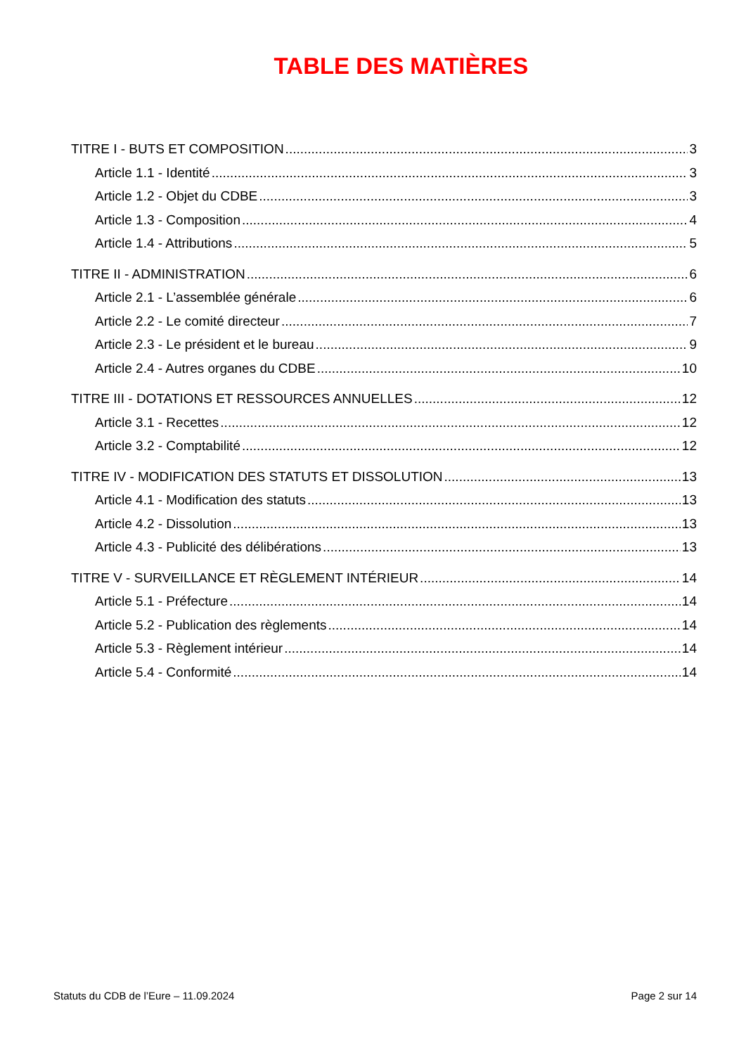TABLE DES MATIÈRES
TITRE I - BUTS ET COMPOSITION 3
Article 1.1 - Identité 3
Article 1.2 - Objet du CDBE 3
Article 1.3 - Composition 4
Article 1.4 - Attributions 5
TITRE II - ADMINISTRATION 6
Article 2.1 - L’assemblée générale 6
Article 2.2 - Le comité directeur 7
Article 2.3 - Le président et le bureau 9
Article 2.4 - Autres organes du CDBE 10
TITRE III - DOTATIONS ET RESSOURCES ANNUELLES 12
Article 3.1 - Recettes 12
Article 3.2 - Comptabilité 12
TITRE IV - MODIFICATION DES STATUTS ET DISSOLUTION 13
Article 4.1 - Modification des statuts 13
Article 4.2 - Dissolution 13
Article 4.3 - Publicité des délibérations 13
TITRE V - SURVEILLANCE ET RÈGLEMENT INTÉRIEUR 14
Article 5.1 - Préfecture 14
Article 5.2 - Publication des règlements 14
Article 5.3 - Règlement intérieur 14
Article 5.4 - Conformité 14
Statuts du CDB de l’Eure – 11.09.2024 Page 2 sur 14